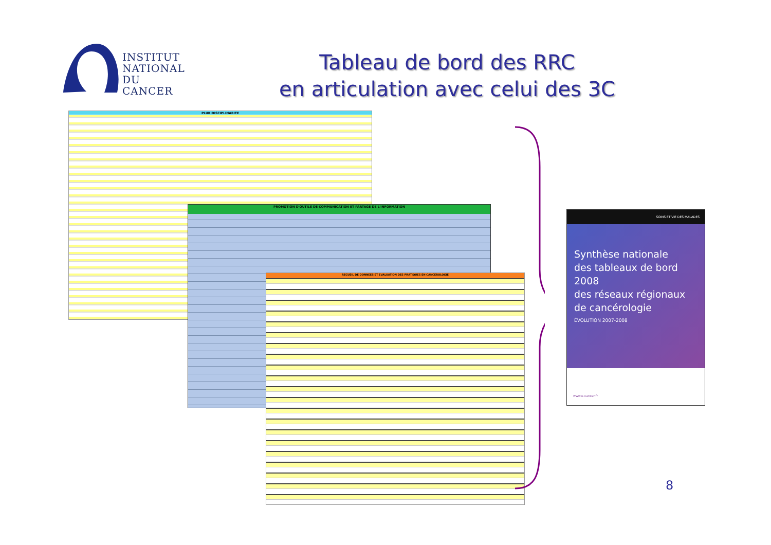INSTITUT
NATIONAL
DU CANCER
Tableau de bord des RRC
en articulation avec celui des 3C
PLURIDISCIPLINARITE
PROMOTION D'OUTILS DE COMMUNICATION ET PARTAGE DE L'INFORMATION
RECUEIL DE DONNEES ET EVALUATION DES PRATIQUES EN CANCEROLOGIE
SOINS ET VIE DES MALADES
Synthèse nationale
des tableaux de bord 2008
des réseaux régionaux
de cancérologie
ÉVOLUTION 2007-2008
www.e-cancer.fr
8